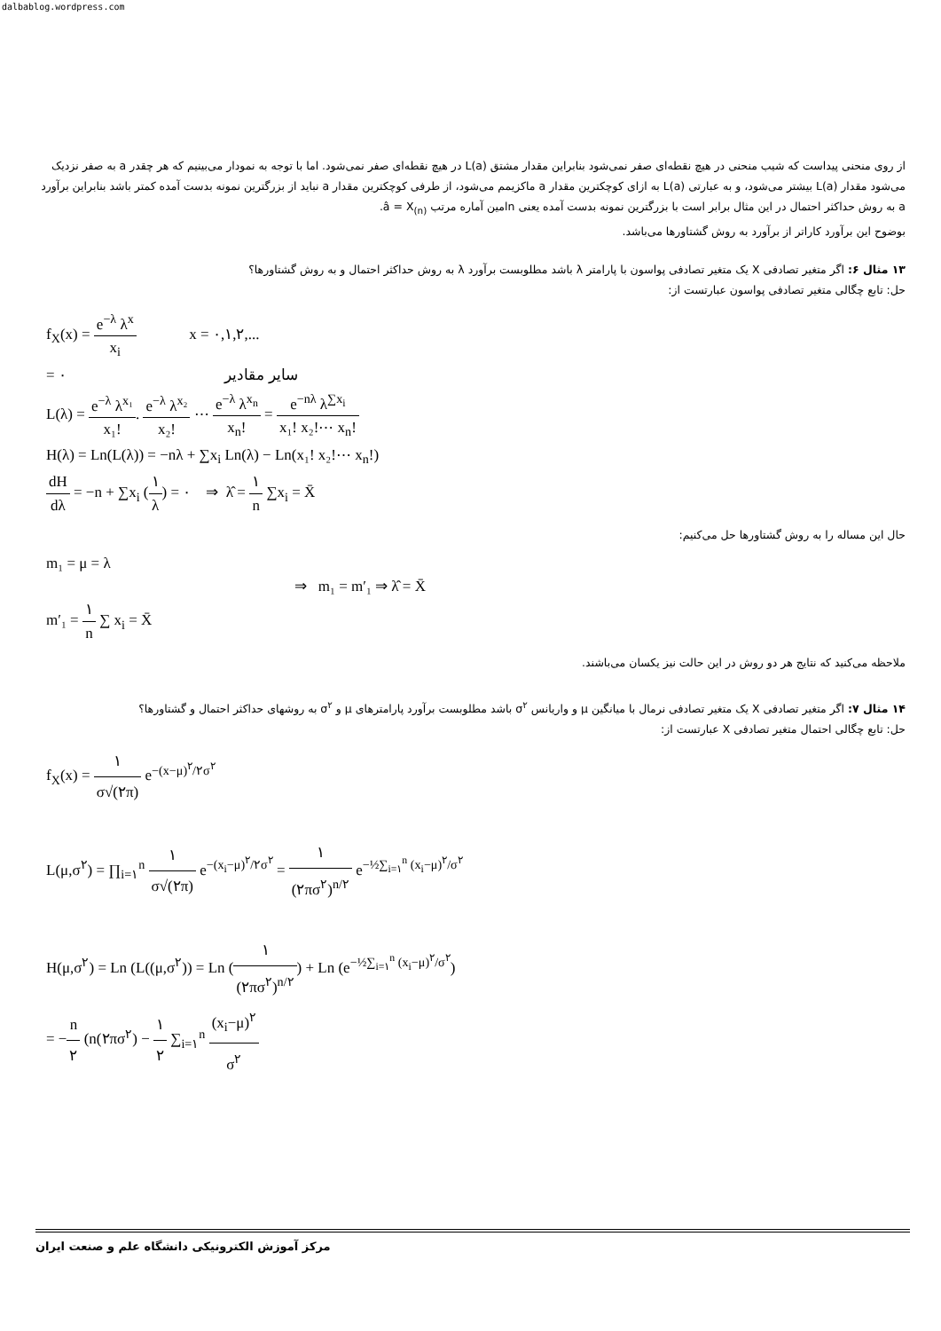dalbablog.wordpress.com
از روی منحنی پیداست که شیب منحنی در هیچ نقطه‌ای صفر نمی‌شود بنابراین مقدار مشتق L(a) در هیچ نقطه‌ای صفر نمی‌شود. اما با توجه به نمودار می‌بینیم که هر چقدر a به صفر نزدیک می‌شود مقدار L(a) بیشتر می‌شود، و به عبارتی L(a) به ازای کوچکترین مقدار a ماکزیمم می‌شود، از طرفی کوچکترین مقدار a نباید از بزرگترین نمونه بدست آمده کمتر باشد بنابراین برآورد a به روش حداکثر احتمال در این مثال برابر است با بزرگترین نمونه بدست آمده یعنی nامین آماره مرتب â = X<sub>(n)</sub>.
بوضوح این برآورد کاراتر از برآورد به روش گشتاورها می‌باشد.
۱۳ مثال ۶: اگر متغیر تصادفی X یک متغیر تصادفی پواسون با پارامتر λ باشد مطلوبست برآورد λ به روش حداکثر احتمال و به روش گشتاورها؟
حل: تابع چگالی متغیر تصادفی پواسون عبارتست از:
f<sub>X</sub>(x) = e<sup>−λ</sup> λ<sup>x</sup> x<sub>i</sub> x = ۰,۱,۲,...
= ۰ سایر مقادیر
L(λ) = e<sup>−λ</sup> λ<sup>x₁</sup> x₁!. e<sup>−λ</sup> λ<sup>x₂</sup> x₂! ⋯ e<sup>−λ</sup> λ<sup>x<sub>n</sub></sup> x<sub>n</sub>! = e<sup>−nλ</sup> λ<sup>∑x<sub>i</sub></sup> x₁! x₂!⋯ x<sub>n</sub>!
H(λ) = Ln(L(λ)) = −nλ + ∑x<sub>i</sub> Ln(λ) − Ln(x₁! x₂!⋯ x<sub>n</sub>!)
dH dλ = −n + ∑x<sub>i</sub> (۱ λ) = ۰ ⇒ λ̂ = ۱ n ∑x<sub>i</sub> = X̄
حال این مساله را به روش گشتاورها حل می‌کنیم:
m₁ = μ = λ
⇒ m₁ = m′₁ ⇒ λ̂ = X̄
m′₁ = ۱ n ∑ x<sub>i</sub> = X̄
ملاحظه می‌کنید که نتایج هر دو روش در این حالت نیز یکسان می‌باشند.
۱۴ مثال ۷: اگر متغیر تصادفی X یک متغیر تصادفی نرمال با میانگین μ و واریانس σ<sup>۲</sup> باشد مطلوبست برآورد پارامترهای μ و σ<sup>۲</sup> به روشهای حداکثر احتمال و گشتاورها؟
حل: تابع چگالی احتمال متغیر تصادفی X عبارتست از:
f<sub>X</sub>(x) = ۱ σ√(۲π) e<sup>−(x−μ)<sup>۲</sup>/۲σ<sup>۲</sup></sup>
L(μ,σ<sup>۲</sup>) = ∏<sub>i=۱</sub><sup>n</sup> ۱ σ√(۲π) e<sup>−(x<sub>i</sub>−μ)<sup>۲</sup>/۲σ<sup>۲</sup></sup> = ۱ (۲πσ<sup>۲</sup>)<sup>n/۲</sup> e<sup>−½∑<sub>i=۱</sub><sup>n</sup> (x<sub>i</sub>−μ)<sup>۲</sup>/σ<sup>۲</sup></sup>
H(μ,σ<sup>۲</sup>) = Ln (L((μ,σ<sup>۲</sup>)) = Ln (۱ (۲πσ<sup>۲</sup>)<sup>n/۲</sup>) + Ln (e<sup>−½∑<sub>i=۱</sub><sup>n</sup> (x<sub>i</sub>−μ)<sup>۲</sup>/σ<sup>۲</sup></sup>)
= −n ۲ (n(۲πσ<sup>۲</sup>) − ۱ ۲ ∑<sub>i=۱</sub><sup>n</sup> (x<sub>i</sub>−μ)<sup>۲</sup> σ<sup>۲</sup>
مرکز آموزش الکترونیکی دانشگاه علم و صنعت ایران